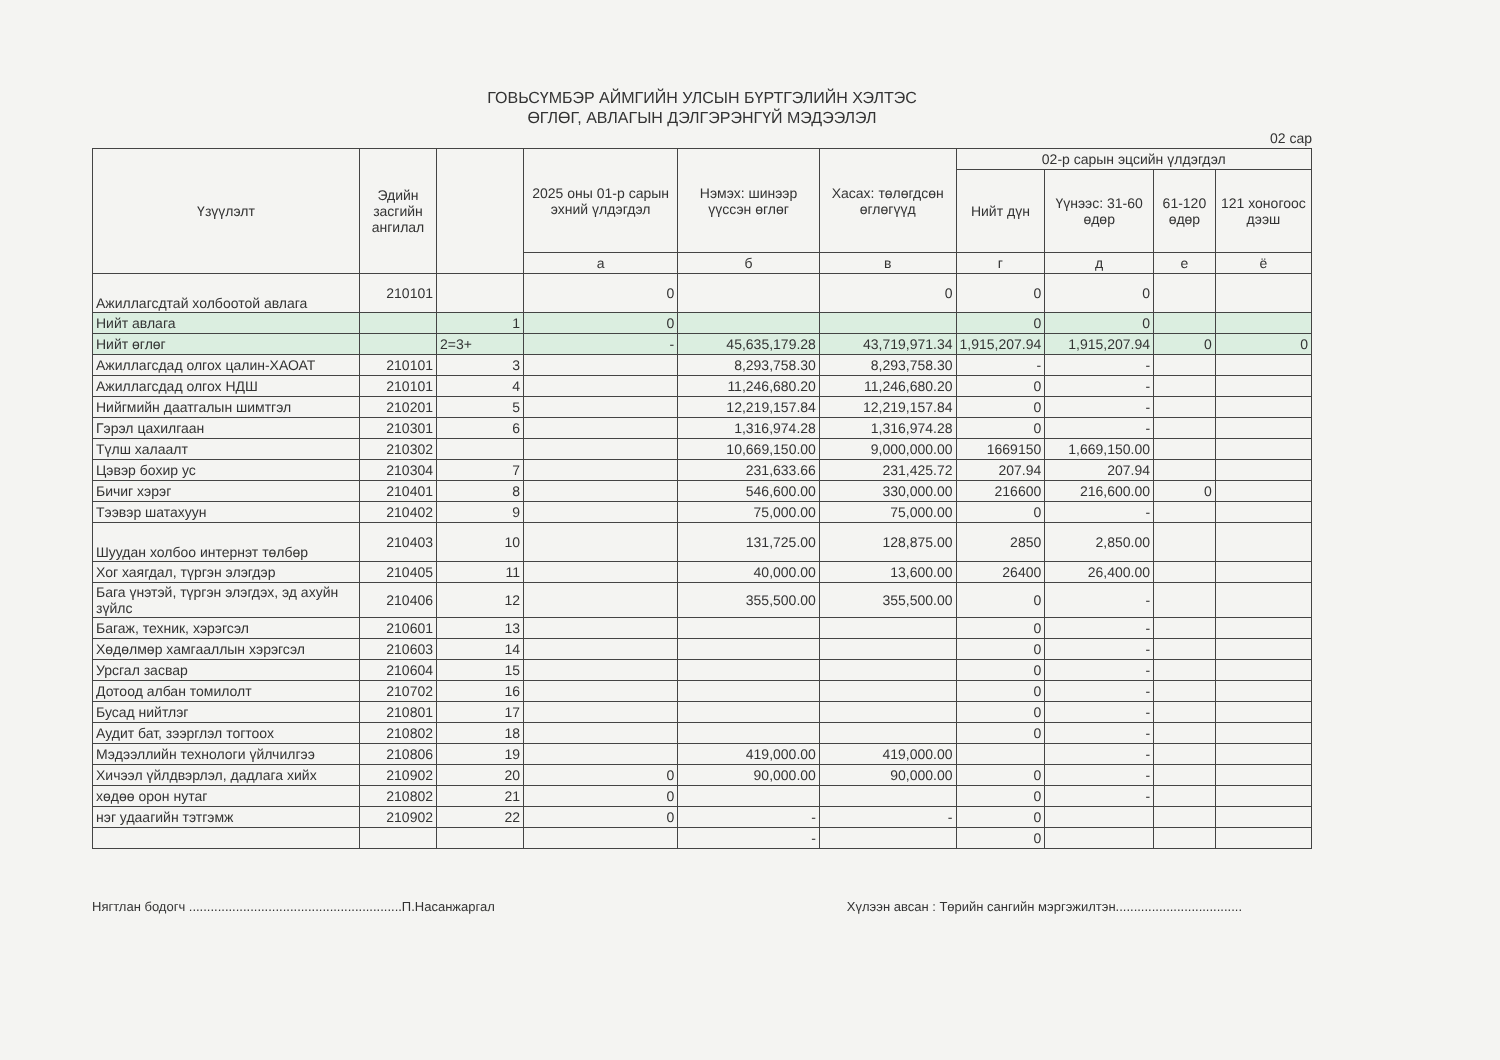ГОВЬСҮМБЭР АЙМГИЙН УЛСЫН БҮРТГЭЛИЙН ХЭЛТЭС
ӨГЛӨГ, АВЛАГЫН ДЭЛГЭРЭНГҮЙ МЭДЭЭЛЭЛ
02 сар
| Үзүүлэлт | Эдийн засгийн ангилал | | 2025 оны 01-р сарын эхний үлдэгдэл | Нэмэх: шинээр үүссэн өглөг | Хасах: төлөгдсөн өглөгүүд | 02-р сарын эцсийн үлдэгдэл | | | |
| --- | --- | --- | --- | --- | --- | --- | --- | --- | --- |
| | | | | | | Нийт дүн | Үүнээс: 31-60 өдөр | 61-120 өдөр | 121 хоногоос дээш |
| | | | а | б | в | г | д | е | ё |
| Ажиллагсдтай холбоотой авлага | 210101 | | 0 | | 0 | 0 | 0 | | |
| Нийт авлага | | 1 | 0 | | | 0 | 0 | | |
| Нийт өглөг | | 2=3+ | - | 45,635,179.28 | 43,719,971.34 | 1,915,207.94 | 1,915,207.94 | 0 | 0 |
| Ажиллагсдад олгох цалин-ХАОАТ | 210101 | 3 | | 8,293,758.30 | 8,293,758.30 | - | - | | |
| Ажиллагсдад олгох НДШ | 210101 | 4 | | 11,246,680.20 | 11,246,680.20 | 0 | - | | |
| Нийгмийн даатгалын шимтгэл | 210201 | 5 | | 12,219,157.84 | 12,219,157.84 | 0 | - | | |
| Гэрэл цахилгаан | 210301 | 6 | | 1,316,974.28 | 1,316,974.28 | 0 | - | | |
| Түлш халаалт | 210302 | | | 10,669,150.00 | 9,000,000.00 | 1669150 | 1,669,150.00 | | |
| Цэвэр бохир ус | 210304 | 7 | | 231,633.66 | 231,425.72 | 207.94 | 207.94 | | |
| Бичиг хэрэг | 210401 | 8 | | 546,600.00 | 330,000.00 | 216600 | 216,600.00 | 0 | |
| Тээвэр шатахуун | 210402 | 9 | | 75,000.00 | 75,000.00 | 0 | - | | |
| Шуудан холбоо интернэт төлбөр | 210403 | 10 | | 131,725.00 | 128,875.00 | 2850 | 2,850.00 | | |
| Хог хаягдал, түргэн элэгдэр | 210405 | 11 | | 40,000.00 | 13,600.00 | 26400 | 26,400.00 | | |
| Бага үнэтэй, түргэн элэгдэх, эд ахуйн зүйлс | 210406 | 12 | | 355,500.00 | 355,500.00 | 0 | - | | |
| Багаж, техник, хэрэгсэл | 210601 | 13 | | | | 0 | - | | |
| Хөдөлмөр хамгааллын хэрэгсэл | 210603 | 14 | | | | 0 | - | | |
| Урсгал засвар | 210604 | 15 | | | | 0 | - | | |
| Дотоод албан томилолт | 210702 | 16 | | | | 0 | - | | |
| Бусад нийтлэг | 210801 | 17 | | | | 0 | - | | |
| Аудит бат, зээрглэл тогтоох | 210802 | 18 | | | | 0 | - | | |
| Мэдээллийн технологи үйлчилгээ | 210806 | 19 | | 419,000.00 | 419,000.00 | | - | | |
| Хичээл үйлдвэрлэл, дадлага хийх | 210902 | 20 | 0 | 90,000.00 | 90,000.00 | 0 | - | | |
| хөдөө орон нутаг | 210802 | 21 | 0 | | | 0 | - | | |
| нэг удаагийн тэтгэмж | 210902 | 22 | 0 | - | - | 0 | | | |
| | | | | - | | 0 | | | |
Нягтлан бодогч ...........................................................П.Насанжаргал Хүлээн авсан : Төрийн сангийн мэргэжилтэн...................................